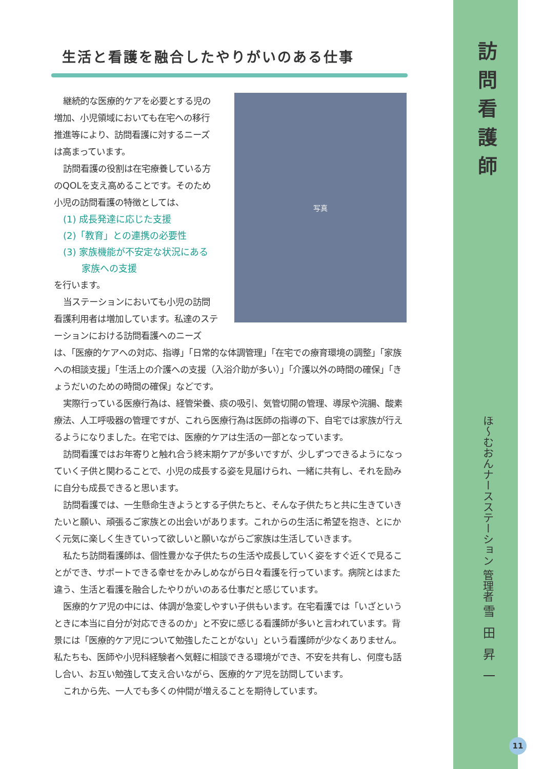生活と看護を融合したやりがいのある仕事
継続的な医療的ケアを必要とする児の増加、小児領域においても在宅への移行推進等により、訪問看護に対するニーズは高まっています。
訪問看護の役割は在宅療養している方のQOLを支え高めることです。そのため小児の訪問看護の特徴としては、
(1) 成長発達に応じた支援
(2)「教育」との連携の必要性
(3) 家族機能が不安定な状況にある
　　家族への支援
を行います。
当ステーションにおいても小児の訪問看護利用者は増加しています。私達のステーションにおける訪問看護へのニーズ
写真
は、「医療的ケアへの対応、指導」「日常的な体調管理」「在宅での療育環境の調整」「家族への相談支援」「生活上の介護への支援（入浴介助が多い）」「介護以外の時間の確保」「きょうだいのための時間の確保」などです。
実際行っている医療行為は、経管栄養、痰の吸引、気管切開の管理、導尿や浣腸、酸素療法、人工呼吸器の管理ですが、これら医療行為は医師の指導の下、自宅では家族が行えるようになりました。在宅では、医療的ケアは生活の一部となっています。
訪問看護ではお年寄りと触れ合う終末期ケアが多いですが、少しずつできるようになっていく子供と関わることで、小児の成長する姿を見届けられ、一緒に共有し、それを励みに自分も成長できると思います。
訪問看護では、一生懸命生きようとする子供たちと、そんな子供たちと共に生きていきたいと願い、頑張るご家族との出会いがあります。これからの生活に希望を抱き、とにかく元気に楽しく生きていって欲しいと願いながらご家族は生活していきます。
私たち訪問看護師は、個性豊かな子供たちの生活や成長していく姿をすぐ近くで見ることができ、サポートできる幸せをかみしめながら日々看護を行っています。病院とはまた違う、生活と看護を融合したやりがいのある仕事だと感じています。
医療的ケア児の中には、体調が急変しやすい子供もいます。在宅看護では「いざというときに本当に自分が対応できるのか」と不安に感じる看護師が多いと言われています。背景には「医療的ケア児について勉強したことがない」という看護師が少なくありません。私たちも、医師や小児科経験者へ気軽に相談できる環境ができ、不安を共有し、何度も話し合い、お互い勉強して支え合いながら、医療的ケア児を訪問しています。
これから先、一人でも多くの仲間が増えることを期待しています。
訪問看護師
ほ〜むおんナースステーション 管理者 雪田昇一
11